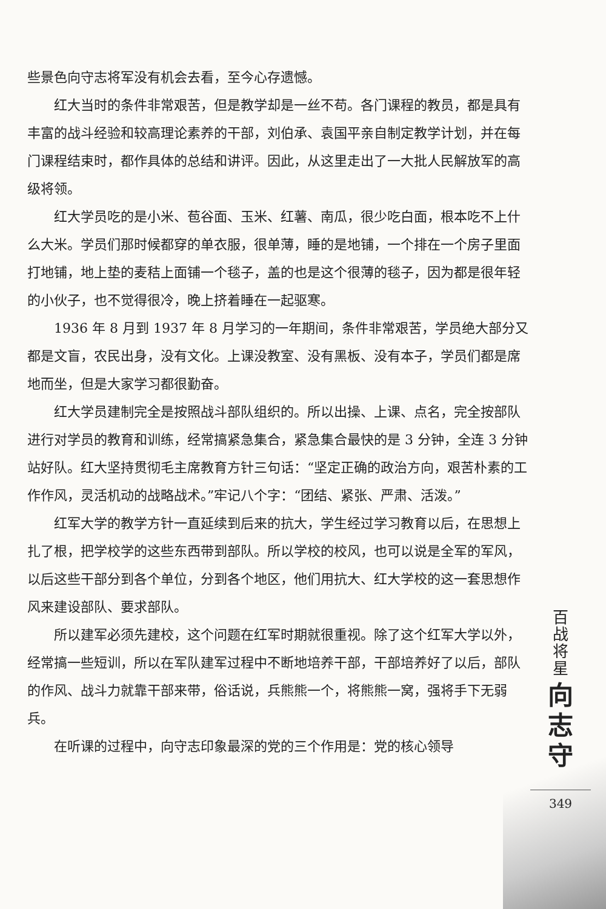些景色向守志将军没有机会去看，至今心存遗憾。
红大当时的条件非常艰苦，但是教学却是一丝不苟。各门课程的教员，都是具有丰富的战斗经验和较高理论素养的干部，刘伯承、袁国平亲自制定教学计划，并在每门课程结束时，都作具体的总结和讲评。因此，从这里走出了一大批人民解放军的高级将领。
红大学员吃的是小米、苞谷面、玉米、红薯、南瓜，很少吃白面，根本吃不上什么大米。学员们那时候都穿的单衣服，很单薄，睡的是地铺，一个排在一个房子里面打地铺，地上垫的麦秸上面铺一个毯子，盖的也是这个很薄的毯子，因为都是很年轻的小伙子，也不觉得很冷，晚上挤着睡在一起驱寒。
1936 年 8 月到 1937 年 8 月学习的一年期间，条件非常艰苦，学员绝大部分又都是文盲，农民出身，没有文化。上课没教室、没有黑板、没有本子，学员们都是席地而坐，但是大家学习都很勤奋。
红大学员建制完全是按照战斗部队组织的。所以出操、上课、点名，完全按部队进行对学员的教育和训练，经常搞紧急集合，紧急集合最快的是 3 分钟，全连 3 分钟站好队。红大坚持贯彻毛主席教育方针三句话：“坚定正确的政治方向，艰苦朴素的工作作风，灵活机动的战略战术。”牢记八个字：“团结、紧张、严肃、活泼。”
红军大学的教学方针一直延续到后来的抗大，学生经过学习教育以后，在思想上扎了根，把学校学的这些东西带到部队。所以学校的校风，也可以说是全军的军风，以后这些干部分到各个单位，分到各个地区，他们用抗大、红大学校的这一套思想作风来建设部队、要求部队。
所以建军必须先建校，这个问题在红军时期就很重视。除了这个红军大学以外，经常搞一些短训，所以在军队建军过程中不断地培养干部，干部培养好了以后，部队的作风、战斗力就靠干部来带，俗话说，兵熊熊一个，将熊熊一窝，强将手下无弱兵。
在听课的过程中，向守志印象最深的党的三个作用是：党的核心领导
百战将星
向志守
349